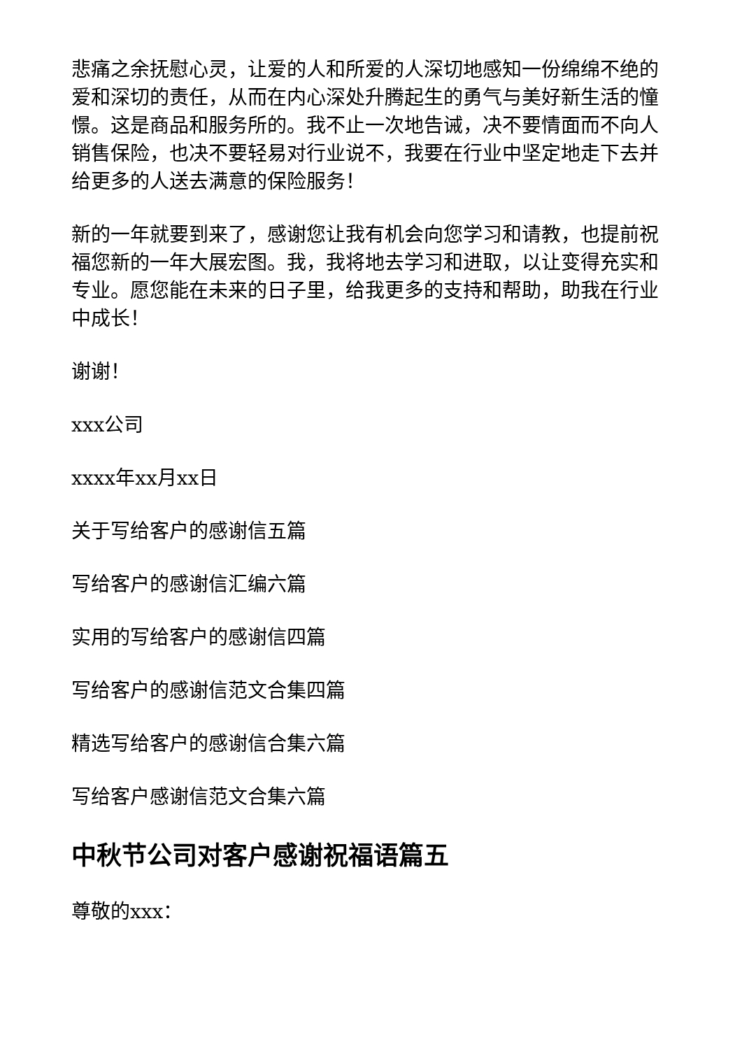悲痛之余抚慰心灵，让爱的人和所爱的人深切地感知一份绵绵不绝的爱和深切的责任，从而在内心深处升腾起生的勇气与美好新生活的憧憬。这是商品和服务所的。我不止一次地告诫，决不要情面而不向人销售保险，也决不要轻易对行业说不，我要在行业中坚定地走下去并给更多的人送去满意的保险服务！
新的一年就要到来了，感谢您让我有机会向您学习和请教，也提前祝福您新的一年大展宏图。我，我将地去学习和进取，以让变得充实和专业。愿您能在未来的日子里，给我更多的支持和帮助，助我在行业中成长！
谢谢！
xxx公司
xxxx年xx月xx日
关于写给客户的感谢信五篇
写给客户的感谢信汇编六篇
实用的写给客户的感谢信四篇
写给客户的感谢信范文合集四篇
精选写给客户的感谢信合集六篇
写给客户感谢信范文合集六篇
中秋节公司对客户感谢祝福语篇五
尊敬的xxx：